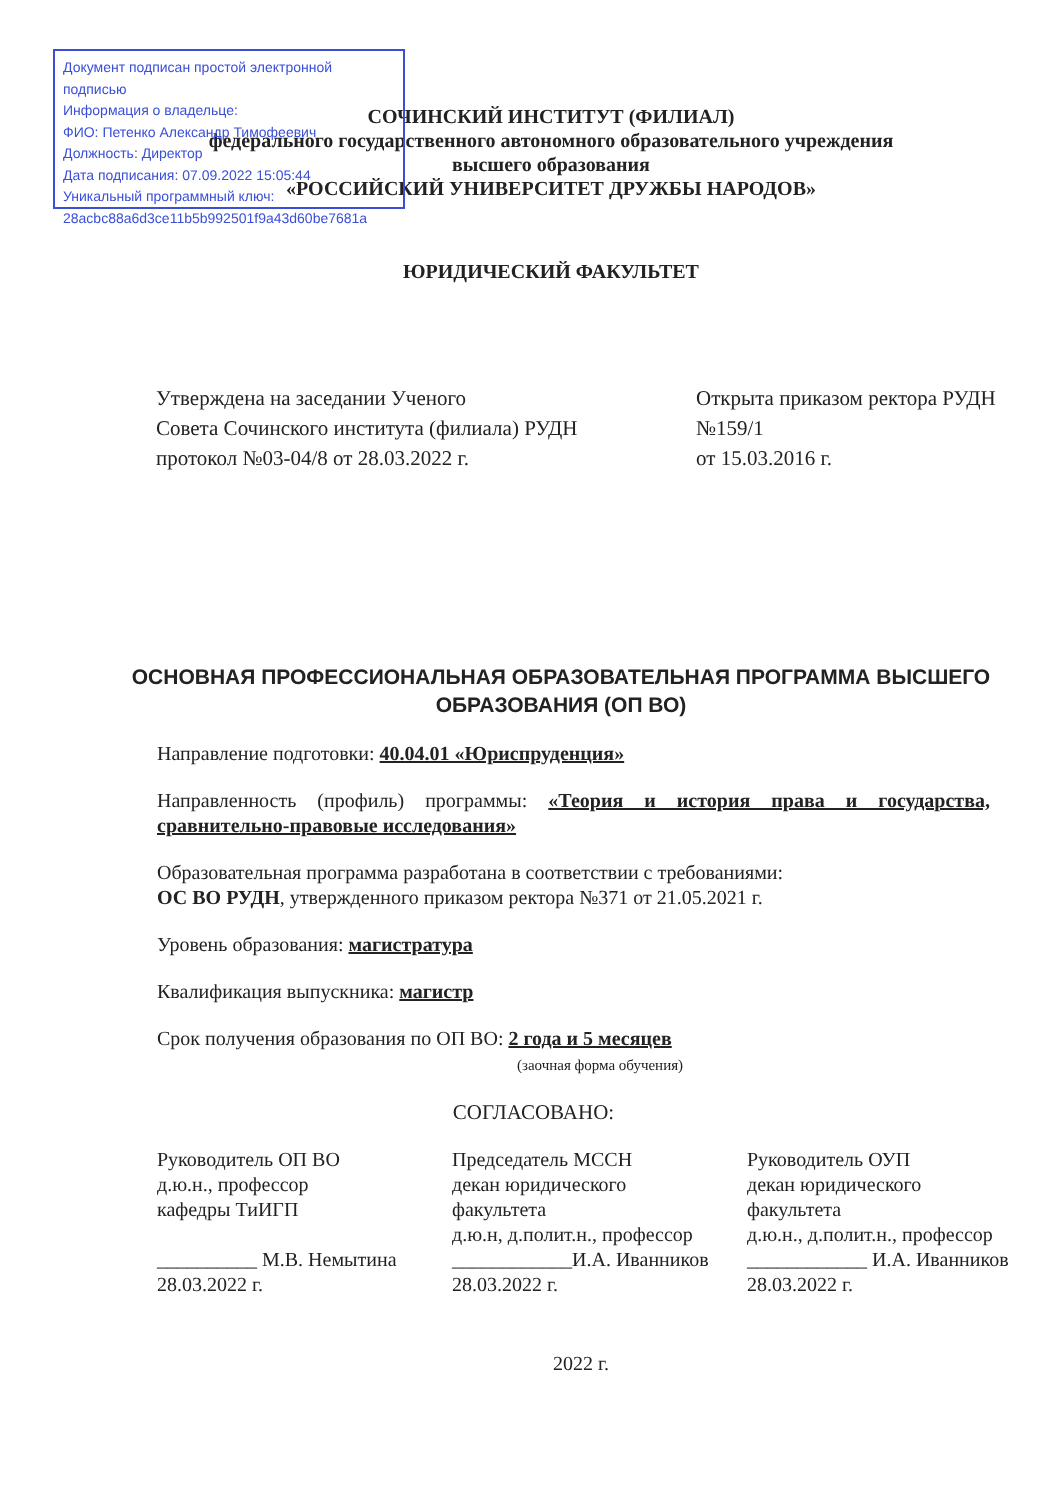Документ подписан простой электронной подписью
Информация о владельце:
ФИО: Петенко Александр Тимофеевич
Должность: Директор
Дата подписания: 07.09.2022 15:05:44
Уникальный программный ключ:
28acbc88a6d3ce11b5b992501f9a43d60be7681a
СОЧИНСКИЙ ИНСТИТУТ (ФИЛИАЛ)
федерального государственного автономного образовательного учреждения
высшего образования
«РОССИЙСКИЙ УНИВЕРСИТЕТ ДРУЖБЫ НАРОДОВ»
ЮРИДИЧЕСКИЙ ФАКУЛЬТЕТ
Утверждена на заседании Ученого
Совета Сочинского института (филиала) РУДН
протокол №03-04/8 от 28.03.2022 г.
Открыта приказом ректора РУДН
№159/1
от 15.03.2016 г.
ОСНОВНАЯ ПРОФЕССИОНАЛЬНАЯ ОБРАЗОВАТЕЛЬНАЯ ПРОГРАММА ВЫСШЕГО ОБРАЗОВАНИЯ (ОП ВО)
Направление подготовки: 40.04.01 «Юриспруденция»
Направленность (профиль) программы: «Теория и история права и государства, сравнительно-правовые исследования»
Образовательная программа разработана в соответствии с требованиями:
ОС ВО РУДН, утвержденного приказом ректора №371 от 21.05.2021 г.
Уровень образования: магистратура
Квалификация выпускника: магистр
Срок получения образования по ОП ВО: 2 года и 5 месяцев
(заочная форма обучения)
СОГЛАСОВАНО:
Руководитель ОП ВО
д.ю.н., профессор
кафедры ТиИГП
__________ М.В. Немытина
28.03.2022 г.
Председатель МССН
декан юридического
факультета
д.ю.н, д.полит.н., профессор
____________И.А. Иванников
28.03.2022 г.
Руководитель ОУП
декан юридического
факультета
д.ю.н., д.полит.н., профессор
____________ И.А. Иванников
28.03.2022 г.
2022 г.